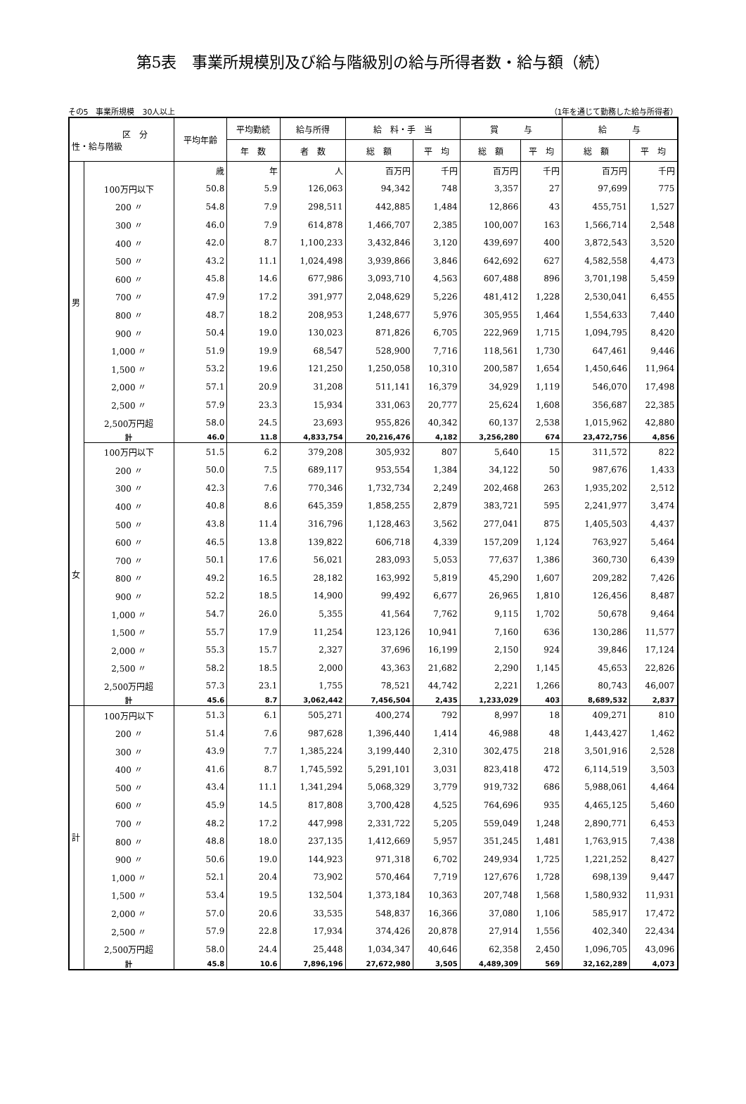第5表　事業所規模別及び給与階級別の給与所得者数・給与額（続）
その5　事業所規模　30人以上 （1年を通じて勤務した給与所得者）
| 区 分 性・給与階級 | | 平均年齢 | 平均勤続 | 給与所得 | 給 料・手 当 | | 賞 与 | | 給 与 | |
| --- | --- | --- | --- | --- | --- | --- | --- | --- | --- | --- |
| | | | 年 数 | 者 数 | 総 額 | 平 均 | 総 額 | 平 均 | 総 額 | 平 均 |
| 男 | | 歳 | 年 | 人 | 百万円 | 千円 | 百万円 | 千円 | 百万円 | 千円 |
| | 100万円以下 | 50.8 | 5.9 | 126,063 | 94,342 | 748 | 3,357 | 27 | 97,699 | 775 |
| | 200 〃 | 54.8 | 7.9 | 298,511 | 442,885 | 1,484 | 12,866 | 43 | 455,751 | 1,527 |
| | 300 〃 | 46.0 | 7.9 | 614,878 | 1,466,707 | 2,385 | 100,007 | 163 | 1,566,714 | 2,548 |
| | 400 〃 | 42.0 | 8.7 | 1,100,233 | 3,432,846 | 3,120 | 439,697 | 400 | 3,872,543 | 3,520 |
| | 500 〃 | 43.2 | 11.1 | 1,024,498 | 3,939,866 | 3,846 | 642,692 | 627 | 4,582,558 | 4,473 |
| | 600 〃 | 45.8 | 14.6 | 677,986 | 3,093,710 | 4,563 | 607,488 | 896 | 3,701,198 | 5,459 |
| | 700 〃 | 47.9 | 17.2 | 391,977 | 2,048,629 | 5,226 | 481,412 | 1,228 | 2,530,041 | 6,455 |
| | 800 〃 | 48.7 | 18.2 | 208,953 | 1,248,677 | 5,976 | 305,955 | 1,464 | 1,554,633 | 7,440 |
| | 900 〃 | 50.4 | 19.0 | 130,023 | 871,826 | 6,705 | 222,969 | 1,715 | 1,094,795 | 8,420 |
| | 1,000 〃 | 51.9 | 19.9 | 68,547 | 528,900 | 7,716 | 118,561 | 1,730 | 647,461 | 9,446 |
| | 1,500 〃 | 53.2 | 19.6 | 121,250 | 1,250,058 | 10,310 | 200,587 | 1,654 | 1,450,646 | 11,964 |
| | 2,000 〃 | 57.1 | 20.9 | 31,208 | 511,141 | 16,379 | 34,929 | 1,119 | 546,070 | 17,498 |
| | 2,500 〃 | 57.9 | 23.3 | 15,934 | 331,063 | 20,777 | 25,624 | 1,608 | 356,687 | 22,385 |
| | 2,500万円超 | 58.0 | 24.5 | 23,693 | 955,826 | 40,342 | 60,137 | 2,538 | 1,015,962 | 42,880 |
| | 計 | 46.0 | 11.8 | 4,833,754 | 20,216,476 | 4,182 | 3,256,280 | 674 | 23,472,756 | 4,856 |
| 女 | 100万円以下 | 51.5 | 6.2 | 379,208 | 305,932 | 807 | 5,640 | 15 | 311,572 | 822 |
| | 200 〃 | 50.0 | 7.5 | 689,117 | 953,554 | 1,384 | 34,122 | 50 | 987,676 | 1,433 |
| | 300 〃 | 42.3 | 7.6 | 770,346 | 1,732,734 | 2,249 | 202,468 | 263 | 1,935,202 | 2,512 |
| | 400 〃 | 40.8 | 8.6 | 645,359 | 1,858,255 | 2,879 | 383,721 | 595 | 2,241,977 | 3,474 |
| | 500 〃 | 43.8 | 11.4 | 316,796 | 1,128,463 | 3,562 | 277,041 | 875 | 1,405,503 | 4,437 |
| | 600 〃 | 46.5 | 13.8 | 139,822 | 606,718 | 4,339 | 157,209 | 1,124 | 763,927 | 5,464 |
| | 700 〃 | 50.1 | 17.6 | 56,021 | 283,093 | 5,053 | 77,637 | 1,386 | 360,730 | 6,439 |
| | 800 〃 | 49.2 | 16.5 | 28,182 | 163,992 | 5,819 | 45,290 | 1,607 | 209,282 | 7,426 |
| | 900 〃 | 52.2 | 18.5 | 14,900 | 99,492 | 6,677 | 26,965 | 1,810 | 126,456 | 8,487 |
| | 1,000 〃 | 54.7 | 26.0 | 5,355 | 41,564 | 7,762 | 9,115 | 1,702 | 50,678 | 9,464 |
| | 1,500 〃 | 55.7 | 17.9 | 11,254 | 123,126 | 10,941 | 7,160 | 636 | 130,286 | 11,577 |
| | 2,000 〃 | 55.3 | 15.7 | 2,327 | 37,696 | 16,199 | 2,150 | 924 | 39,846 | 17,124 |
| | 2,500 〃 | 58.2 | 18.5 | 2,000 | 43,363 | 21,682 | 2,290 | 1,145 | 45,653 | 22,826 |
| | 2,500万円超 | 57.3 | 23.1 | 1,755 | 78,521 | 44,742 | 2,221 | 1,266 | 80,743 | 46,007 |
| | 計 | 45.6 | 8.7 | 3,062,442 | 7,456,504 | 2,435 | 1,233,029 | 403 | 8,689,532 | 2,837 |
| 計 | 100万円以下 | 51.3 | 6.1 | 505,271 | 400,274 | 792 | 8,997 | 18 | 409,271 | 810 |
| | 200 〃 | 51.4 | 7.6 | 987,628 | 1,396,440 | 1,414 | 46,988 | 48 | 1,443,427 | 1,462 |
| | 300 〃 | 43.9 | 7.7 | 1,385,224 | 3,199,440 | 2,310 | 302,475 | 218 | 3,501,916 | 2,528 |
| | 400 〃 | 41.6 | 8.7 | 1,745,592 | 5,291,101 | 3,031 | 823,418 | 472 | 6,114,519 | 3,503 |
| | 500 〃 | 43.4 | 11.1 | 1,341,294 | 5,068,329 | 3,779 | 919,732 | 686 | 5,988,061 | 4,464 |
| | 600 〃 | 45.9 | 14.5 | 817,808 | 3,700,428 | 4,525 | 764,696 | 935 | 4,465,125 | 5,460 |
| | 700 〃 | 48.2 | 17.2 | 447,998 | 2,331,722 | 5,205 | 559,049 | 1,248 | 2,890,771 | 6,453 |
| | 800 〃 | 48.8 | 18.0 | 237,135 | 1,412,669 | 5,957 | 351,245 | 1,481 | 1,763,915 | 7,438 |
| | 900 〃 | 50.6 | 19.0 | 144,923 | 971,318 | 6,702 | 249,934 | 1,725 | 1,221,252 | 8,427 |
| | 1,000 〃 | 52.1 | 20.4 | 73,902 | 570,464 | 7,719 | 127,676 | 1,728 | 698,139 | 9,447 |
| | 1,500 〃 | 53.4 | 19.5 | 132,504 | 1,373,184 | 10,363 | 207,748 | 1,568 | 1,580,932 | 11,931 |
| | 2,000 〃 | 57.0 | 20.6 | 33,535 | 548,837 | 16,366 | 37,080 | 1,106 | 585,917 | 17,472 |
| | 2,500 〃 | 57.9 | 22.8 | 17,934 | 374,426 | 20,878 | 27,914 | 1,556 | 402,340 | 22,434 |
| | 2,500万円超 | 58.0 | 24.4 | 25,448 | 1,034,347 | 40,646 | 62,358 | 2,450 | 1,096,705 | 43,096 |
| | 計 | 45.8 | 10.6 | 7,896,196 | 27,672,980 | 3,505 | 4,489,309 | 569 | 32,162,289 | 4,073 |